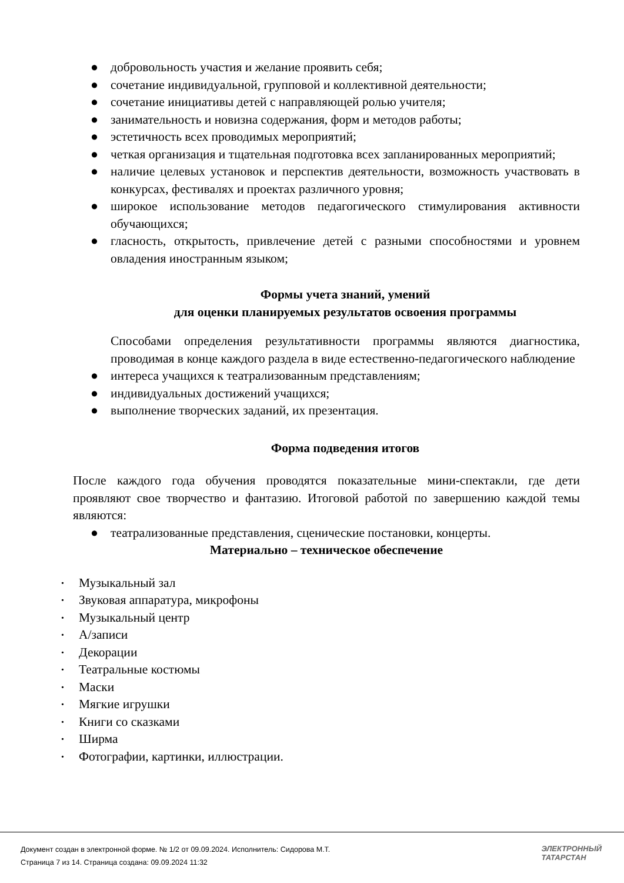● добровольность участия и желание проявить себя;
● сочетание индивидуальной, групповой и коллективной деятельности;
● сочетание инициативы детей с направляющей ролью учителя;
● занимательность и новизна содержания, форм и методов работы;
● эстетичность всех проводимых мероприятий;
● четкая организация и тщательная подготовка всех запланированных мероприятий;
● наличие целевых установок и перспектив деятельности, возможность участвовать в конкурсах, фестивалях и проектах различного уровня;
● широкое использование методов педагогического стимулирования активности обучающихся;
● гласность, открытость, привлечение детей с разными способностями и уровнем овладения иностранным языком;
Формы учета знаний, умений
для оценки планируемых результатов освоения программы
Способами определения результативности программы являются диагностика, проводимая в конце каждого раздела в виде естественно-педагогического наблюдение
● интереса учащихся к театрализованным представлениям;
● индивидуальных достижений учащихся;
● выполнение творческих заданий, их презентация.
Форма подведения итогов
После каждого года обучения проводятся показательные мини-спектакли, где дети проявляют свое творчество и фантазию. Итоговой работой по завершению каждой темы являются:
● театрализованные представления, сценические постановки, концерты.
Материально – техническое обеспечение
• Музыкальный зал
• Звуковая аппаратура, микрофоны
• Музыкальный центр
• А/записи
• Декорации
• Театральные костюмы
• Маски
• Мягкие игрушки
• Книги со сказками
• Ширма
• Фотографии, картинки, иллюстрации.
Документ создан в электронной форме. № 1/2 от 09.09.2024. Исполнитель: Сидорова М.Т.
Страница 7 из 14. Страница создана: 09.09.2024 11:32
ЭЛЕКТРОННЫЙ
ТАТАРСТАН